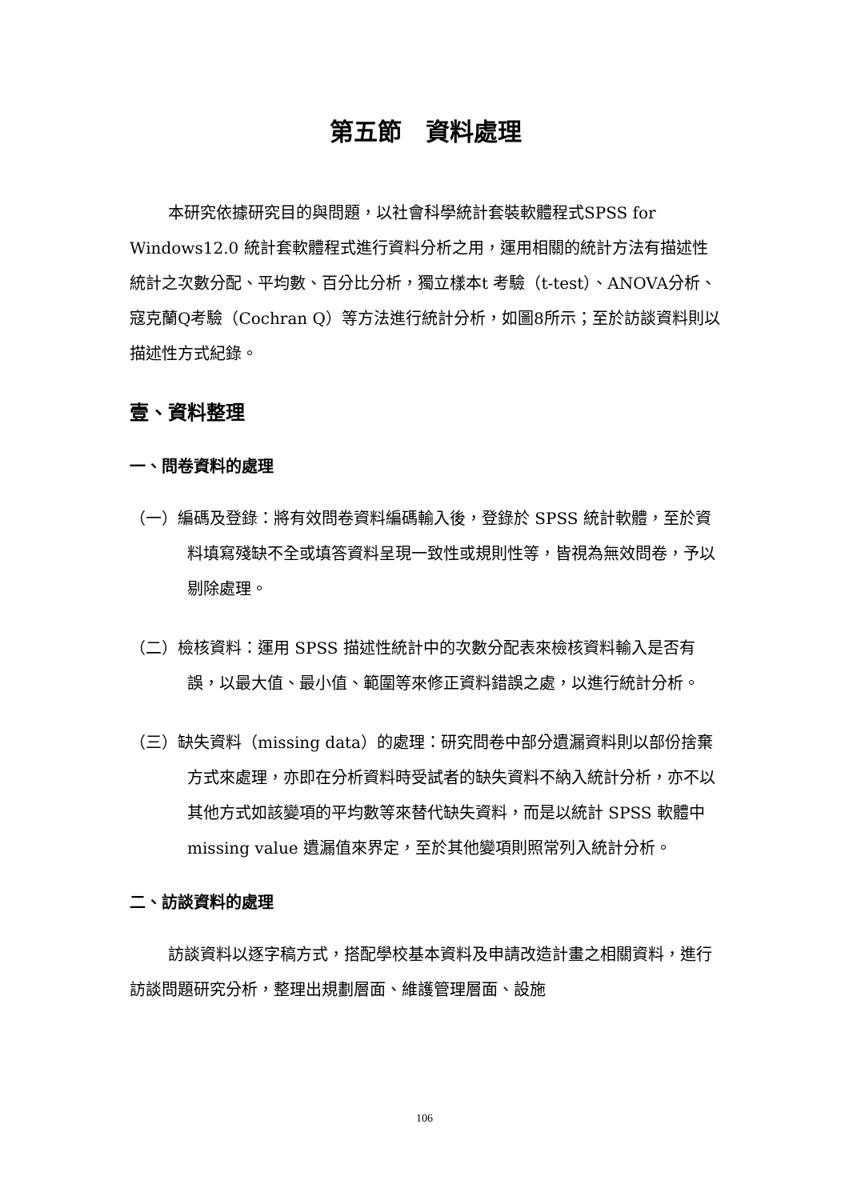第五節　資料處理
本研究依據研究目的與問題，以社會科學統計套裝軟體程式SPSS for Windows12.0 統計套軟體程式進行資料分析之用，運用相關的統計方法有描述性統計之次數分配、平均數、百分比分析，獨立樣本t 考驗（t-test）、ANOVA分析、寇克蘭Q考驗（Cochran Q）等方法進行統計分析，如圖8所示；至於訪談資料則以描述性方式紀錄。
壹、資料整理
一、問卷資料的處理
（一）編碼及登錄：將有效問卷資料編碼輸入後，登錄於 SPSS 統計軟體，至於資料填寫殘缺不全或填答資料呈現一致性或規則性等，皆視為無效問卷，予以剔除處理。
（二）檢核資料：運用 SPSS 描述性統計中的次數分配表來檢核資料輸入是否有誤，以最大值、最小值、範圍等來修正資料錯誤之處，以進行統計分析。
（三）缺失資料（missing data）的處理：研究問卷中部分遺漏資料則以部份捨棄方式來處理，亦即在分析資料時受試者的缺失資料不納入統計分析，亦不以其他方式如該變項的平均數等來替代缺失資料，而是以統計 SPSS 軟體中 missing value 遺漏值來界定，至於其他變項則照常列入統計分析。
二、訪談資料的處理
訪談資料以逐字稿方式，搭配學校基本資料及申請改造計畫之相關資料，進行訪談問題研究分析，整理出規劃層面、維護管理層面、設施
106